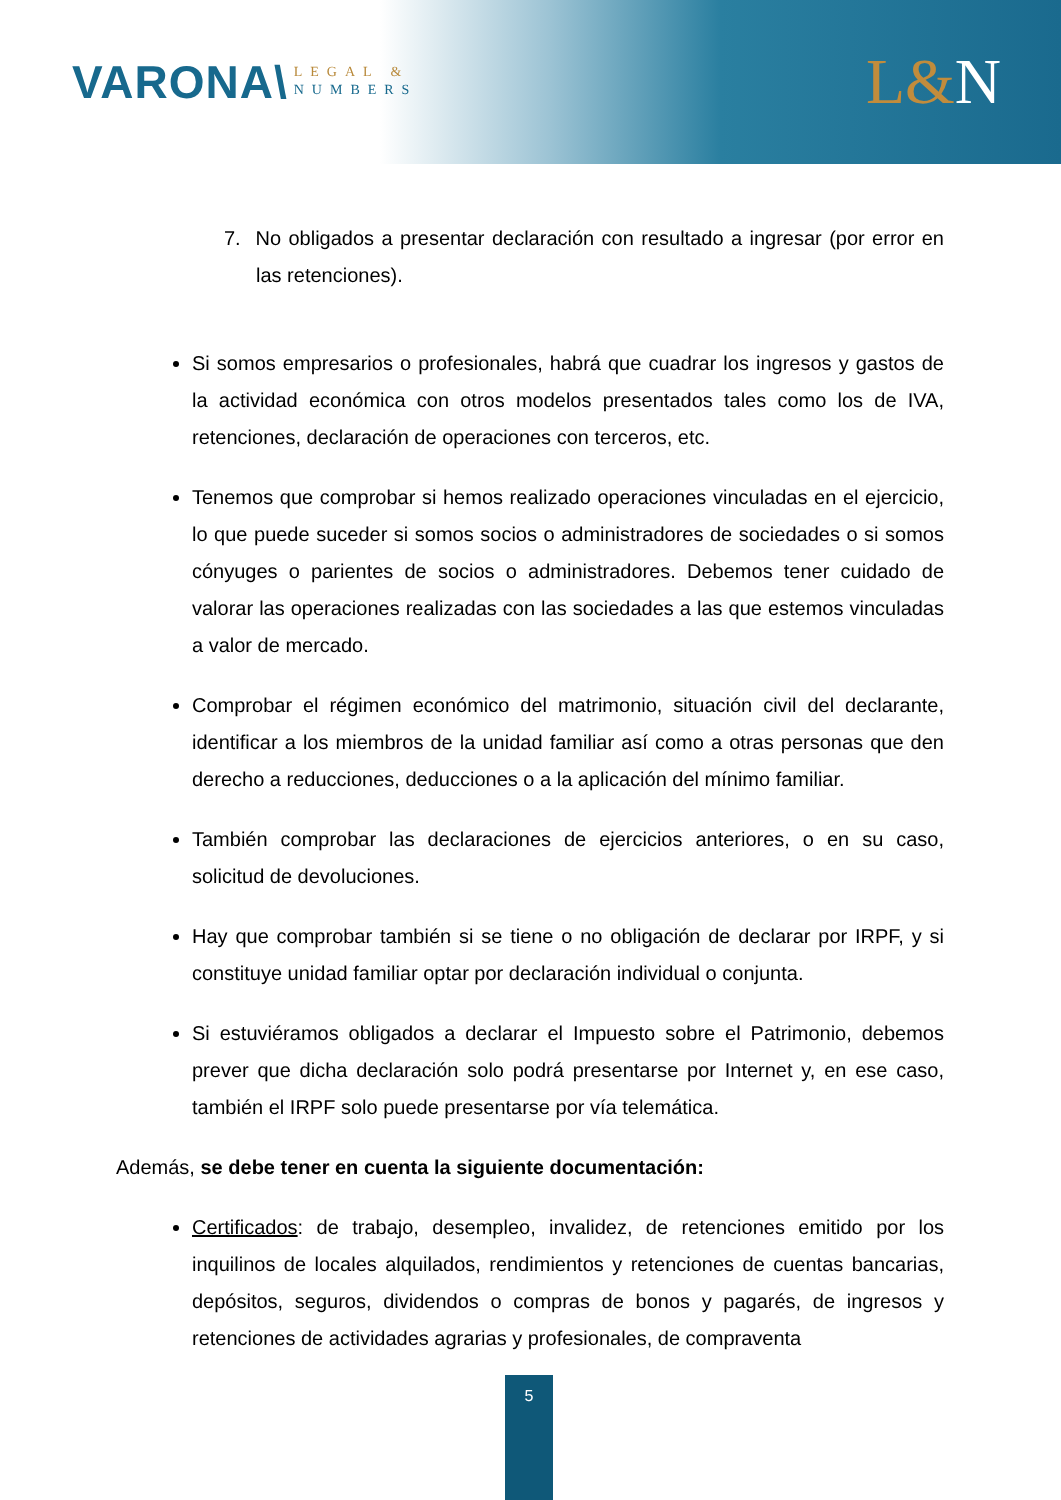VARONA\
LEGAL &
NUMBERS
L&N
7. No obligados a presentar declaración con resultado a ingresar (por error en las retenciones).
Si somos empresarios o profesionales, habrá que cuadrar los ingresos y gastos de la actividad económica con otros modelos presentados tales como los de IVA, retenciones, declaración de operaciones con terceros, etc.
Tenemos que comprobar si hemos realizado operaciones vinculadas en el ejercicio, lo que puede suceder si somos socios o administradores de sociedades o si somos cónyuges o parientes de socios o administradores. Debemos tener cuidado de valorar las operaciones realizadas con las sociedades a las que estemos vinculadas a valor de mercado.
Comprobar el régimen económico del matrimonio, situación civil del declarante, identificar a los miembros de la unidad familiar así como a otras personas que den derecho a reducciones, deducciones o a la aplicación del mínimo familiar.
También comprobar las declaraciones de ejercicios anteriores, o en su caso, solicitud de devoluciones.
Hay que comprobar también si se tiene o no obligación de declarar por IRPF, y si constituye unidad familiar optar por declaración individual o conjunta.
Si estuviéramos obligados a declarar el Impuesto sobre el Patrimonio, debemos prever que dicha declaración solo podrá presentarse por Internet y, en ese caso, también el IRPF solo puede presentarse por vía telemática.
Además, se debe tener en cuenta la siguiente documentación:
Certificados: de trabajo, desempleo, invalidez, de retenciones emitido por los inquilinos de locales alquilados, rendimientos y retenciones de cuentas bancarias, depósitos, seguros, dividendos o compras de bonos y pagarés, de ingresos y retenciones de actividades agrarias y profesionales, de compraventa
5